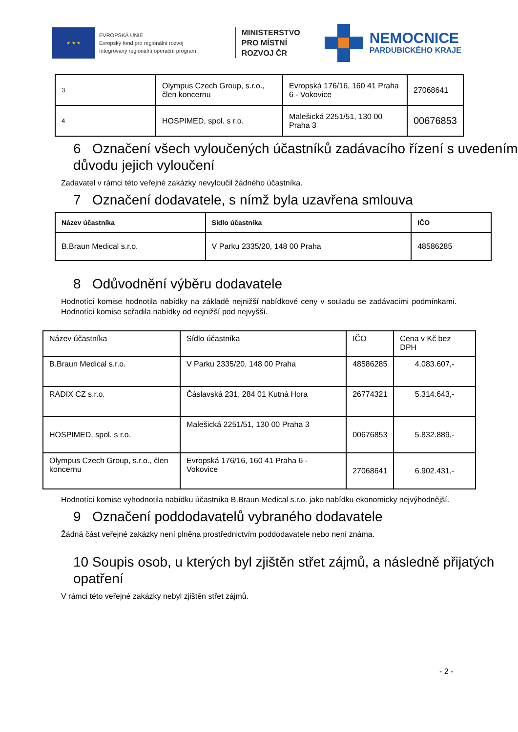★ ★ ★
EVROPSKÁ UNIE
Evropský fond pro regionální rozvoj
Integrovaný regionální operační program
MINISTERSTVO
PRO MÍSTNÍ
ROZVOJ ČR
NEMOCNICE
PARDUBICKÉHO KRAJE
| 3 | Olympus Czech Group, s.r.o., člen koncernu | Evropská 176/16, 160 41 Praha 6 - Vokovice | 27068641 |
| 4 | HOSPIMED, spol. s r.o. | Malešická 2251/51, 130 00 Praha 3 | 00676853 |
6 Označení všech vyloučených účastníků zadávacího řízení s uvedením důvodu jejich vyloučení
Zadavatel v rámci této veřejné zakázky nevyloučil žádného účastníka.
7 Označení dodavatele, s nímž byla uzavřena smlouva
| Název účastníka | Sídlo účastníka | IČO |
| --- | --- | --- |
| B.Braun Medical s.r.o. | V Parku 2335/20, 148 00 Praha | 48586285 |
8 Odůvodnění výběru dodavatele
Hodnotící komise hodnotila nabídky na základě nejnižší nabídkové ceny v souladu se zadávacími podmínkami. Hodnotící komise seřadila nabídky od nejnižší pod nejvyšší.
| Název účastníka | Sídlo účastníka | IČO | Cena v Kč bez DPH |
| --- | --- | --- | --- |
| B.Braun Medical s.r.o. | V Parku 2335/20, 148 00 Praha | 48586285 | 4.083.607,- |
| RADIX CZ s.r.o. | Čáslavská 231, 284 01 Kutná Hora | 26774321 | 5.314.643,- |
| HOSPIMED, spol. s r.o. | Malešická 2251/51, 130 00 Praha 3 | 00676853 | 5.832.889,- |
| Olympus Czech Group, s.r.o., člen koncernu | Evropská 176/16, 160 41 Praha 6 - Vokovice | 27068641 | 6.902.431,- |
Hodnotící komise vyhodnotila nabídku účastníka B.Braun Medical s.r.o. jako nabídku ekonomicky nejvýhodnější.
9 Označení poddodavatelů vybraného dodavatele
Žádná část veřejné zakázky není plněna prostřednictvím poddodavatele nebo není známa.
10 Soupis osob, u kterých byl zjištěn střet zájmů, a následně přijatých opatření
V rámci této veřejné zakázky nebyl zjištěn střet zájmů.
- 2 -